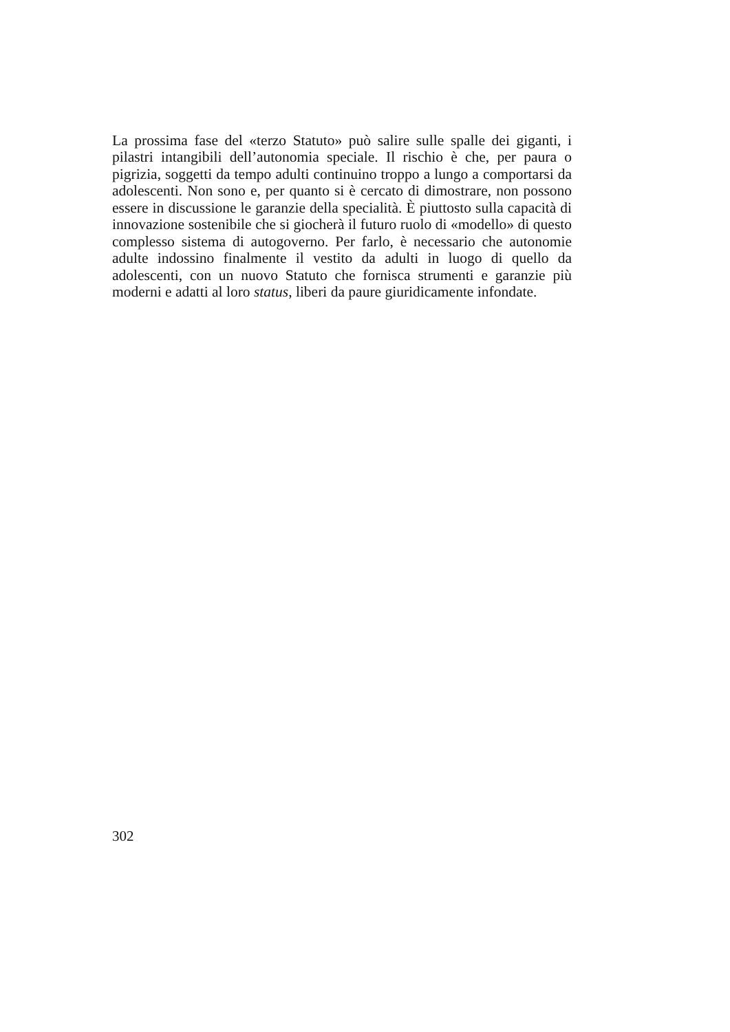La prossima fase del «terzo Statuto» può salire sulle spalle dei giganti, i pilastri intangibili dell’autonomia speciale. Il rischio è che, per paura o pigrizia, soggetti da tempo adulti continuino troppo a lungo a comportarsi da adolescenti. Non sono e, per quanto si è cercato di dimostrare, non possono essere in discussione le garanzie della specialità. È piuttosto sulla capacità di innovazione sostenibile che si giocherà il futuro ruolo di «modello» di questo complesso sistema di autogoverno. Per farlo, è necessario che autonomie adulte indossino finalmente il vestito da adulti in luogo di quello da adolescenti, con un nuovo Statuto che fornisca strumenti e garanzie più moderni e adatti al loro status, liberi da paure giuridicamente infondate.
302